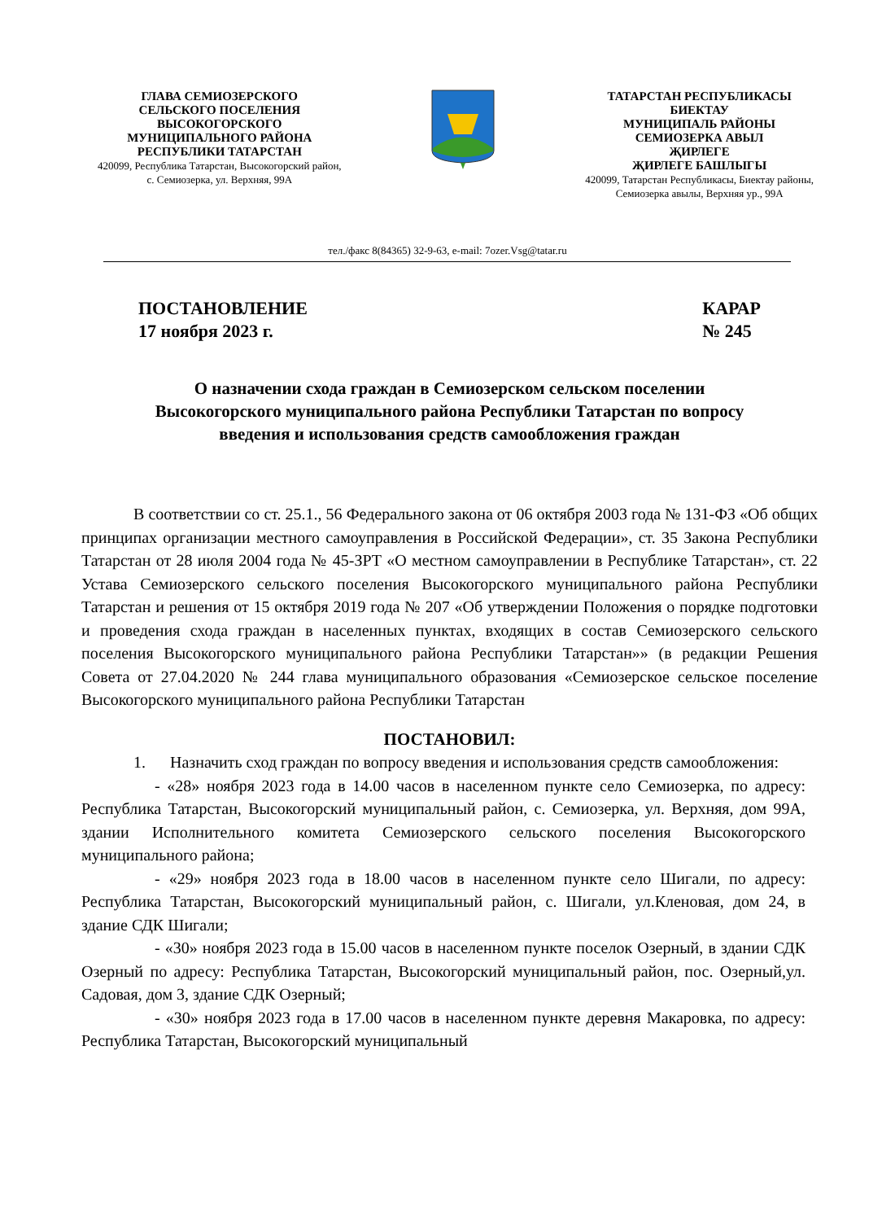ГЛАВА СЕМИОЗЕРСКОГО
СЕЛЬСКОГО ПОСЕЛЕНИЯ
ВЫСОКОГОРСКОГО
МУНИЦИПАЛЬНОГО РАЙОНА
РЕСПУБЛИКИ ТАТАРСТАН
420099, Республика Татарстан, Высокогорский район,
с. Семиозерка, ул. Верхняя, 99А
ТАТАРСТАН РЕСПУБЛИКАСЫ
БИЕКТАУ
МУНИЦИПАЛЬ РАЙОНЫ
СЕМИОЗЕРКА АВЫЛ
ҖИРЛЕГЕ
ҖИРЛЕГЕ БАШЛЫГЫ
420099, Татарстан Республикасы, Биектау районы,
Семиозерка авылы, Верхняя ур., 99А
тел./факс 8(84365) 32-9-63, e-mail: 7ozer.Vsg@tatar.ru
ПОСТАНОВЛЕНИЕ
17 ноября 2023 г.
КАРАР
№ 245
О назначении схода граждан в Семиозерском сельском поселении
Высокогорского муниципального района Республики Татарстан по вопросу
введения и использования средств самообложения граждан
В соответствии со ст. 25.1., 56 Федерального закона от 06 октября 2003 года № 131-ФЗ «Об общих принципах организации местного самоуправления в Российской Федерации», ст. 35 Закона Республики Татарстан от 28 июля 2004 года № 45-ЗРТ «О местном самоуправлении в Республике Татарстан», ст. 22 Устава Семиозерского сельского поселения Высокогорского муниципального района Республики Татарстан и решения от 15 октября 2019 года № 207 «Об утверждении Положения о порядке подготовки и проведения схода граждан в населенных пунктах, входящих в состав Семиозерского сельского поселения Высокогорского муниципального района Республики Татарстан»» (в редакции Решения Совета от 27.04.2020 № 244 глава муниципального образования «Семиозерское сельское поселение Высокогорского муниципального района Республики Татарстан
ПОСТАНОВИЛ:
1. Назначить сход граждан по вопросу введения и использования средств самообложения:
- «28» ноября 2023 года в 14.00 часов в населенном пункте село Семиозерка, по адресу: Республика Татарстан, Высокогорский муниципальный район, с. Семиозерка, ул. Верхняя, дом 99А, здании Исполнительного комитета Семиозерского сельского поселения Высокогорского муниципального района;
- «29» ноября 2023 года в 18.00 часов в населенном пункте село Шигали, по адресу: Республика Татарстан, Высокогорский муниципальный район, с. Шигали, ул.Кленовая, дом 24, в здание СДК Шигали;
- «30» ноября 2023 года в 15.00 часов в населенном пункте поселок Озерный, в здании СДК Озерный по адресу: Республика Татарстан, Высокогорский муниципальный район, пос. Озерный,ул. Садовая, дом 3, здание СДК Озерный;
- «30» ноября 2023 года в 17.00 часов в населенном пункте деревня Макаровка, по адресу: Республика Татарстан, Высокогорский муниципальный